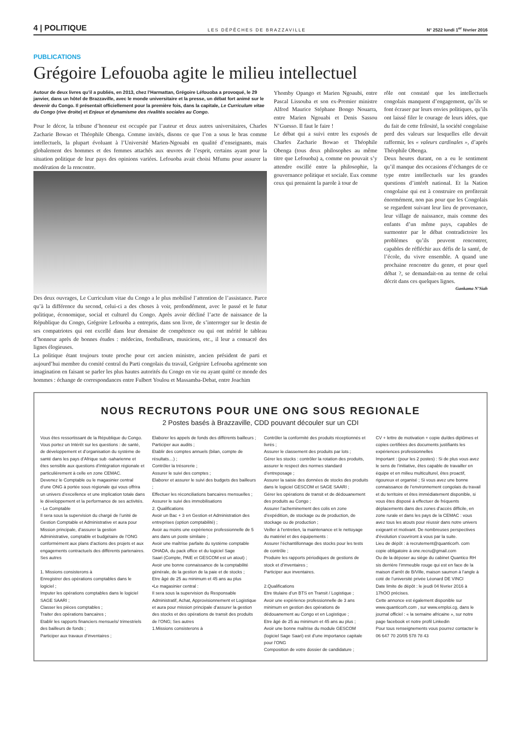4 | POLITIQUE LES DÉPÊCHES DE BRAZZAVILLE N° 2522 lundi 1<sup>er</sup> février 2016
PUBLICATIONS
Grégoire Lefouoba agite le milieu intellectuel
Autour de deux livres qu’il a publiés, en 2013, chez l’Harmattan, Grégoire Léfouoba a provoqué, le 29 janvier, dans un hôtel de Brazzaville, avec le monde universitaire et la presse, un débat fort animé sur le devenir du Congo. Il présentait officiellement pour la première fois, dans la capitale, Le Curriculum vitae du Congo (rive droite) et Enjeux et dynamisme des rivalités sociales au Congo.
Pour le décor, la tribune d’honneur est occupée par l’auteur et deux autres universitaires, Charles Zacharie Bowao et Théophile Obenga. Comme invités, disons ce que l’on a sous le bras comme intellectuels, la plupart évoluant à l’Université Marien-Ngouabi en qualité d’enseignants, mais globalement des hommes et des femmes attachés aux œuvres de l’esprit, certains ayant pour la situation politique de leur pays des opinions variées. Lefouoba avait choisi Mfumu pour assurer la modération de la rencontre.
Des deux ouvrages, Le Curriculum vitae du Congo a le plus mobilisé l’attention de l’assistance. Parce qu’à la différence du second, celui-ci a des choses à voir, profondément, avec le passé et le futur politique, économique, social et culturel du Congo. Après avoir décliné l’acte de naissance de la République du Congo, Grégoire Lefouoba a entrepris, dans son livre, de s’interroger sur le destin de ses compatriotes qui ont excellé dans leur domaine de compétence ou qui ont mérité le tableau d’honneur après de bonnes études : médecins, footballeurs, musiciens, etc., il leur a consacré des lignes élogieuses.
La politique étant toujours toute proche pour cet ancien ministre, ancien président de parti et aujourd’hui membre du comité central du Parti congolais du travail, Grégoire Lefouoba agrémente son imagination en faisant se parler les plus hautes autorités du Congo en vie ou ayant quitté ce monde des hommes : échange de correspondances entre Fulbert Youlou et Massamba-Debat, entre Joachim
Yhomby Opango et Marien Ngoaubi, entre Pascal Lissouba et son ex-Premier ministre Alfred Maurice Stéphane Bongo Nouarra, entre Marien Ngouabi et Denis Sassou N’Guesso. Il faut le faire !
Le débat qui a suivi entre les exposés de Charles Zacharie Bowao et Théophile Obenga (tous deux philosophes au même titre que Lefouoba) a, comme on pouvait s’y attendre oscillé entre la philosophie, la gouvernance politique et sociale. Eux comme ceux qui prenaient la parole à tour de
rôle ont constaté que les intellectuels congolais manquent d’engagement, qu’ils se font écraser par leurs envies politiques, qu’ils ont laissé filer le courage de leurs idées, que du fait de cette frilosité, la société congolaise perd des valeurs sur lesquelles elle devait raffermir, les « valeurs cardinales », d’après Théophile Obenga.
Deux heures durant, on a eu le sentiment qu’il manque des occasions d’échanges de ce type entre intellectuels sur les grandes questions d’intérêt national. Et la Nation congolaise qui est à construire en profiterait énormément, non pas pour que les Congolais se regardent suivant leur lieu de provenance, leur village de naissance, mais comme des enfants d’un même pays, capables de surmonter par le débat contradictoire les problèmes qu’ils peuvent rencontrer, capables de réfléchir aux défis de la santé, de l’école, du vivre ensemble. A quand une prochaine rencontre du genre, et pour quel débat ?, se demandait-on au terme de celui décrit dans ces quelques lignes.
Gankama N’Siah
NOUS RECRUTONS POUR UNE ONG SOUS REGIONALE
2 Postes basés à Brazzaville, CDD pouvant découler sur un CDI
Vous êtes ressortissant de la République du Congo.
Vous portez un Intérêt sur les questions : de santé, de développement et d’organisation du système de santé dans les pays d’Afrique sub -saharienne et êtes sensible aux questions d’intégration régionale et particulièrement à celle en zone CEMAC.
Devenez le Comptable ou le magasinier central d’une ONG à portée sous régionale qui vous offrira un univers d’excellence et une implication totale dans le développement et la performance de ses activités.
- Le Comptable
Il sera sous la supervision du chargé de l’unité de Gestion Comptable et Administrative et aura pour
Mission principale, d’assurer la gestion Administrative, comptable et budgétaire de l’ONG conformément aux plans d’actions des projets et aux engagements contractuels des différents partenaires. Ses autres
1. Missions consisterons à
Enregistrer des opérations comptables dans le logiciel ;
Imputer les opérations comptables dans le logiciel SAGE SAARI ;
Classer les pièces comptables ;
Traiter des opérations bancaires ;
Etablir les rapports financiers mensuels/ trimestriels des bailleurs de fonds ;
Participer aux travaux d’inventaires ;
Elaborer les appels de fonds des différents bailleurs ;
Participer aux audits ;
Etablir des comptes annuels (bilan, compte de résultats…) ;
Contrôler la trésorerie ;
Assurer le suivi des comptes ;
Elaborer et assurer le suivi des budgets des bailleurs ;
Effectuer les réconciliations bancaires mensuelles ;
Assurer le suivi des immobilisations
2. Qualifications
Avoir un Bac + 3 en Gestion et Administration des entreprises (option comptabilité) ;
Avoir au moins une expérience professionnelle de 5 ans dans un poste similaire ;
Avoir une maîtrise parfaite du système comptable OHADA, du pack office et du logiciel Sage
Saari (Compte, PAIE et GESCOM est un atout) ;
Avoir une bonne connaissance de la comptabilité générale, de la gestion de la paie et de stocks ;
Etre âgé de 25 au minimum et 45 ans au plus
•Le magasinier central :
Il sera sous la supervision du Responsable Administratif, Achat, Approvisionnement et Logistique et aura pour mission principale d’assurer la gestion des stocks et des opérations de transit des produits de l’ONG; Ses autres
1.Missions consisterons à
Contrôler la conformité des produits réceptionnés et livrés ;
Assurer le classement des produits par lots ;
Gérer les stocks : contrôler la rotation des produits, assurer le respect des normes standard d’entreposage ;
Assurer la saisie des données de stocks des produits dans le logiciel GESCOM et SAGE SAARI ;
Gérer les opérations de transit et de dédouanement des produits au Congo ;
Assurer l’acheminement des colis en zone d’expédition, de stockage ou de production, de stockage ou de production ;
Veiller à l’entretien, la maintenance et le nettoyage du matériel et des équipements :
Assurer l’échantillonnage des stocks pour les tests de contrôle ;
Produire les rapports périodiques de gestions de stock et d’inventaires ;
Participer aux inventaires.
2.Qualifications
Etre titulaire d’un BTS en Transit / Logistique ;
Avoir une expérience professionnelle de 3 ans minimum en gestion des opérations de dédouanement au Congo et en Logistique ;
Etre âgé de 25 au minimum et 45 ans au plus ;
Avoir une bonne maîtrise du module GESCOM (logiciel Sage Saari) est d’une importance capitale
pour l’ONG
Composition de votre dossier de candidature ;
CV + lettre de motivation + copie du/des diplômes et copies certifiées des documents justifiants les expériences professionnelles
Important : (pour les 2 postes) : Si de plus vous avez le sens de l’initiative, êtes capable de travailler en équipe et en milieu multiculturel, êtes proactif, rigoureux et organisé ; Si vous avez une bonne connaissance de l’environnement congolais du travail et du territoire et êtes immédiatement disponible, si vous êtes disposé à effectuer de fréquents déplacements dans des zones d’accès difficile, en zone rurale et dans les pays de la CEMAC : vous avez tous les atouts pour réussir dans notre univers exigeant et motivant. De nombreuses perspectives d’évolution s’ouvriront à vous par la suite.
Lieu de dépôt : à recrutement@quanticorh. com copie obligatoire à one.recru@gmail.com
Ou de la déposer au siège du cabinet Quantico RH sis derrière l’immeuble rouge qui est en face de la maison d’arrêt de B/Ville, maison saumon à l’angle à coté de l’université privée Léonard DE VINCI
Date limite de dépôt : le jeudi 04 février 2016 à 17hOO précises.
Cette annonce est également disponible sur www.quanticorh.com , sur www.emploi.cg, dans le journal officiel : « la semaine africaine », sur notre page facebook et notre profil Linkedin
Pour tous renseignements vous pourrez contacter le 06 647 70 20/05 578 78 43